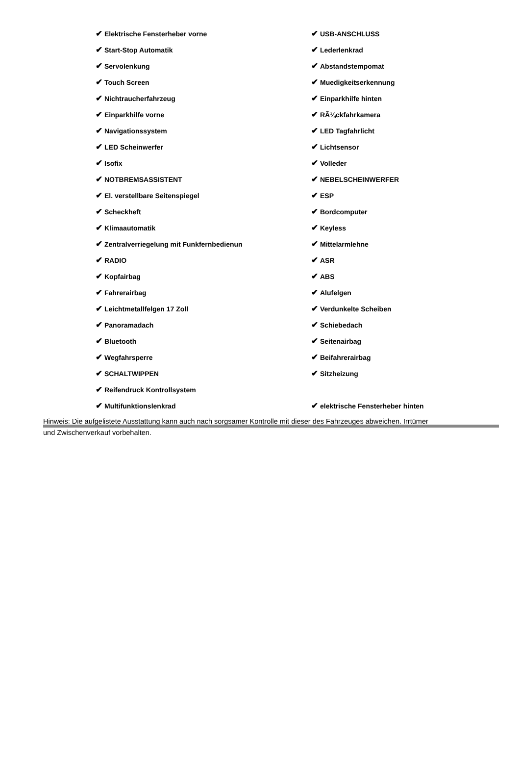| ✔ Elektrische Fensterheber vorne | ✔ USB-ANSCHLUSS |
| ✔ Start-Stop Automatik | ✔ Lederlenkrad |
| ✔ Servolenkung | ✔ Abstandstempomat |
| ✔ Touch Screen | ✔ Muedigkeitserkennung |
| ✔ Nichtraucherfahrzeug | ✔ Einparkhilfe hinten |
| ✔ Einparkhilfe vorne | ✔ RÃ¼ckfahrkamera |
| ✔ Navigationssystem | ✔ LED Tagfahrlicht |
| ✔ LED Scheinwerfer | ✔ Lichtsensor |
| ✔ Isofix | ✔ Volleder |
| ✔ NOTBREMSASSISTENT | ✔ NEBELSCHEINWERFER |
| ✔ El. verstellbare Seitenspiegel | ✔ ESP |
| ✔ Scheckheft | ✔ Bordcomputer |
| ✔ Klimaautomatik | ✔ Keyless |
| ✔ Zentralverriegelung mit Funkfernbedienun | ✔ Mittelarmlehne |
| ✔ RADIO | ✔ ASR |
| ✔ Kopfairbag | ✔ ABS |
| ✔ Fahrerairbag | ✔ Alufelgen |
| ✔ Leichtmetallfelgen 17 Zoll | ✔ Verdunkelte Scheiben |
| ✔ Panoramadach | ✔ Schiebedach |
| ✔ Bluetooth | ✔ Seitenairbag |
| ✔ Wegfahrsperre | ✔ Beifahrerairbag |
| ✔ SCHALTWIPPEN | ✔ Sitzheizung |
| ✔ Reifendruck Kontrollsystem | |
| ✔ Multifunktionslenkrad | ✔ elektrische Fensterheber hinten |
Hinweis: Die aufgelistete Ausstattung kann auch nach sorgsamer Kontrolle mit dieser des Fahrzeuges abweichen. Irrtümer und Zwischenverkauf vorbehalten.